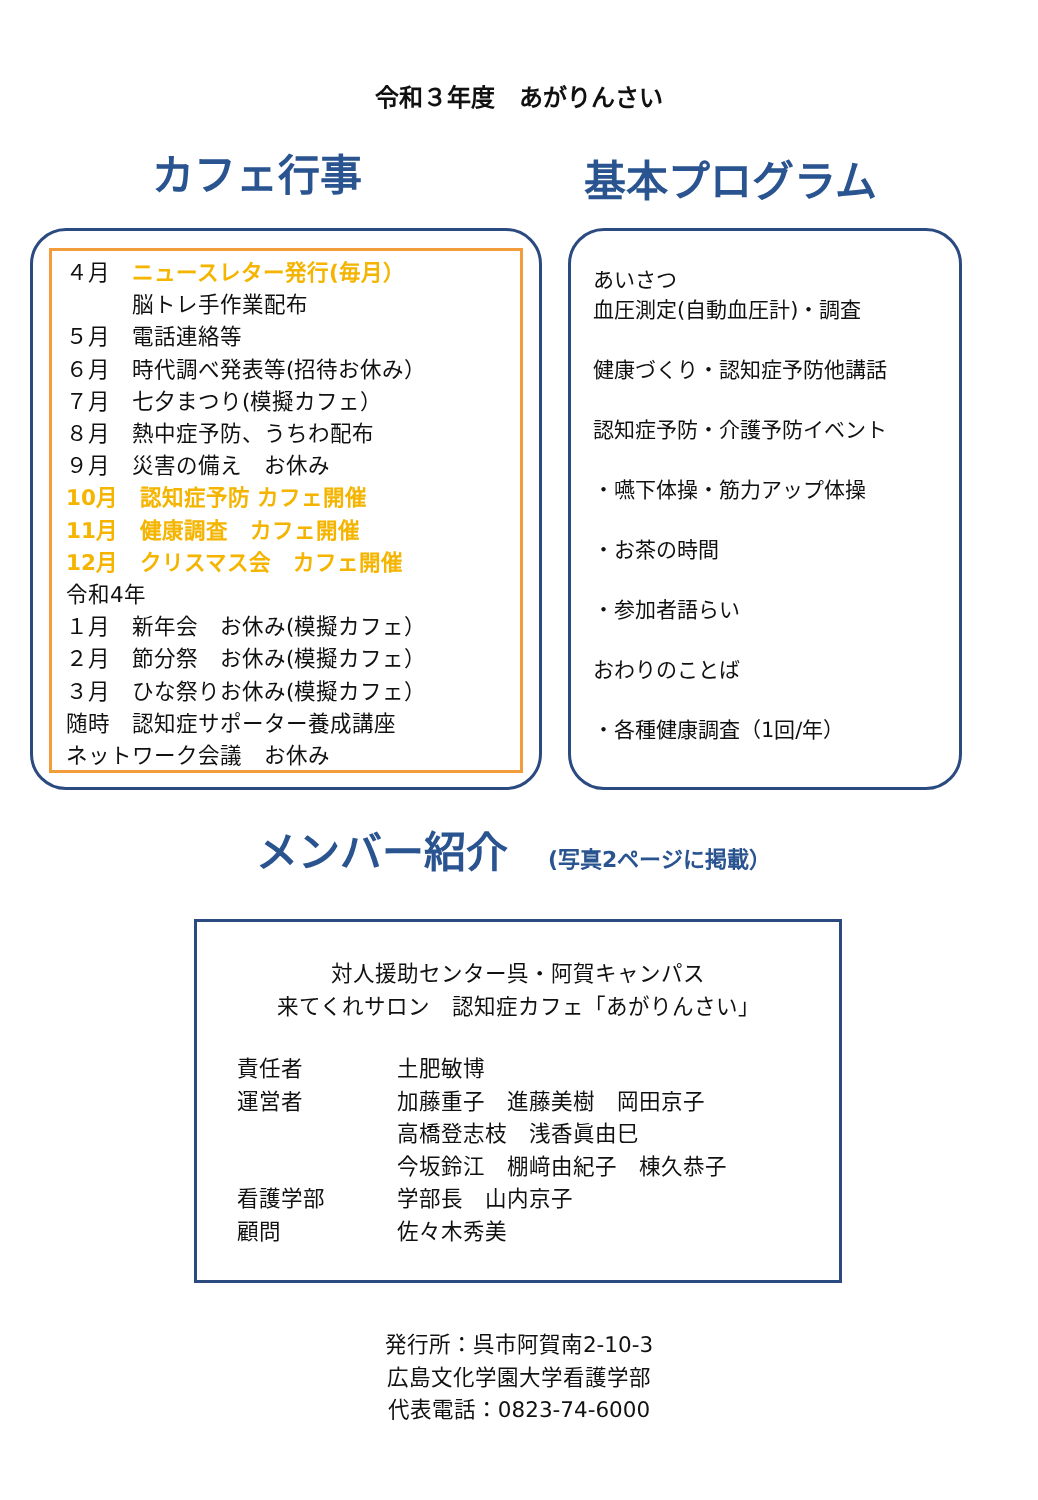令和３年度　あがりんさい
カフェ行事
基本プログラム
４月　ニュースレター発行(毎月）
　　　脳トレ手作業配布
５月　電話連絡等
６月　時代調べ発表等(招待お休み）
７月　七夕まつり(模擬カフェ）
８月　熱中症予防、うちわ配布
９月　災害の備え　お休み
10月　認知症予防 カフェ開催
11月　健康調査　カフェ開催
12月　クリスマス会　カフェ開催
令和4年
１月　新年会　お休み(模擬カフェ）
２月　節分祭　お休み(模擬カフェ）
３月　ひな祭りお休み(模擬カフェ）
随時　認知症サポーター養成講座
ネットワーク会議　お休み
あいさつ
血圧測定(自動血圧計)・調査
健康づくり・認知症予防他講話
認知症予防・介護予防イベント
・嚥下体操・筋力アップ体操
・お茶の時間
・参加者語らい
おわりのことば
・各種健康調査（1回/年）
メンバー紹介 (写真2ページに掲載）
対人援助センター呉・阿賀キャンパス
来てくれサロン　認知症カフェ「あがりんさい」
| 責任者 | 土肥敏博 |
| 運営者 | 加藤重子 進藤美樹 岡田京子 高橋登志枝 浅香眞由巳 今坂鈴江 棚﨑由紀子 棟久恭子 |
| 看護学部 | 学部長 山内京子 |
| 顧問 | 佐々木秀美 |
発行所：呉市阿賀南2-10-3
広島文化学園大学看護学部
代表電話：0823-74-6000